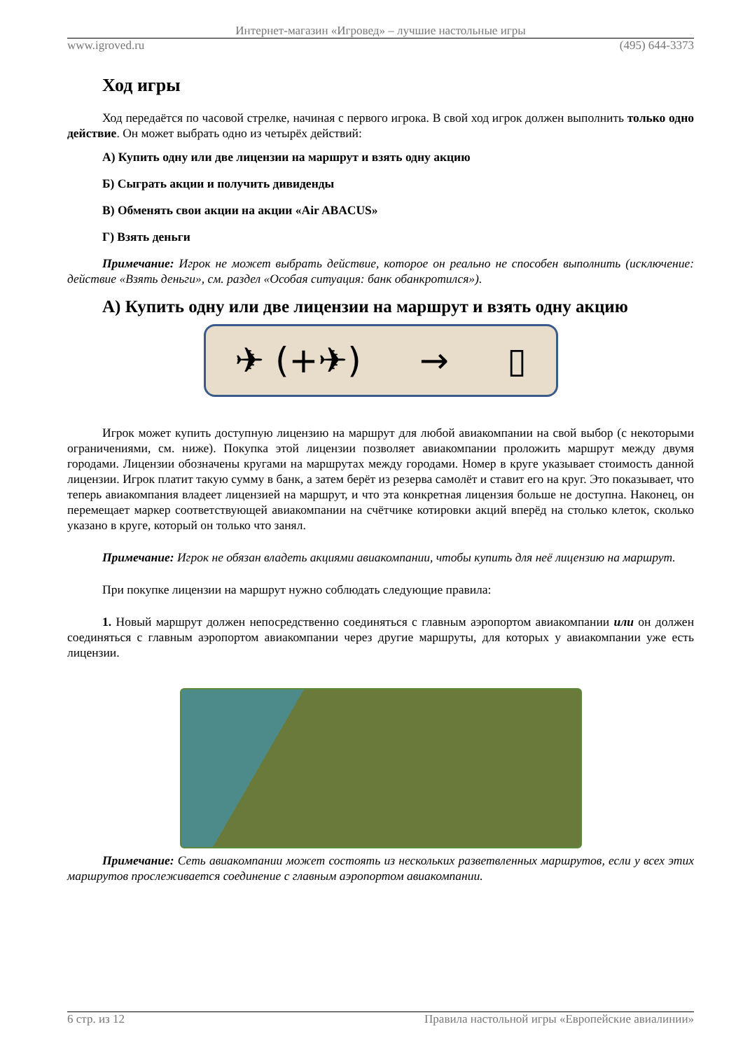Интернет-магазин «Игровед» – лучшие настольные игры
www.igroved.ru (495) 644-3373
Ход игры
Ход передаётся по часовой стрелке, начиная с первого игрока. В свой ход игрок должен выполнить только одно действие. Он может выбрать одно из четырёх действий:
А) Купить одну или две лицензии на маршрут и взять одну акцию
Б) Сыграть акции и получить дивиденды
В) Обменять свои акции на акции «Air ABACUS»
Г) Взять деньги
Примечание: Игрок не может выбрать действие, которое он реально не способен выполнить (исключение: действие «Взять деньги», см. раздел «Особая ситуация: банк обанкротился»).
А) Купить одну или две лицензии на маршрут и взять одну акцию
✈ (+✈) → ▯
Игрок может купить доступную лицензию на маршрут для любой авиакомпании на свой выбор (с некоторыми ограничениями, см. ниже). Покупка этой лицензии позволяет авиакомпании проложить маршрут между двумя городами. Лицензии обозначены кругами на маршрутах между городами. Номер в круге указывает стоимость данной лицензии. Игрок платит такую сумму в банк, а затем берёт из резерва самолёт и ставит его на круг. Это показывает, что теперь авиакомпания владеет лицензией на маршрут, и что эта конкретная лицензия больше не доступна. Наконец, он перемещает маркер соответствующей авиакомпании на счётчике котировки акций вперёд на столько клеток, сколько указано в круге, который он только что занял.
Примечание: Игрок не обязан владеть акциями авиакомпании, чтобы купить для неё лицензию на маршрут.
При покупке лицензии на маршрут нужно соблюдать следующие правила:
1. Новый маршрут должен непосредственно соединяться с главным аэропортом авиакомпании или он должен соединяться с главным аэропортом авиакомпании через другие маршруты, для которых у авиакомпании уже есть лицензии.
Примечание: Сеть авиакомпании может состоять из нескольких разветвленных маршрутов, если у всех этих маршрутов прослеживается соединение с главным аэропортом авиакомпании.
6 стр. из 12 Правила настольной игры «Европейские авиалинии»